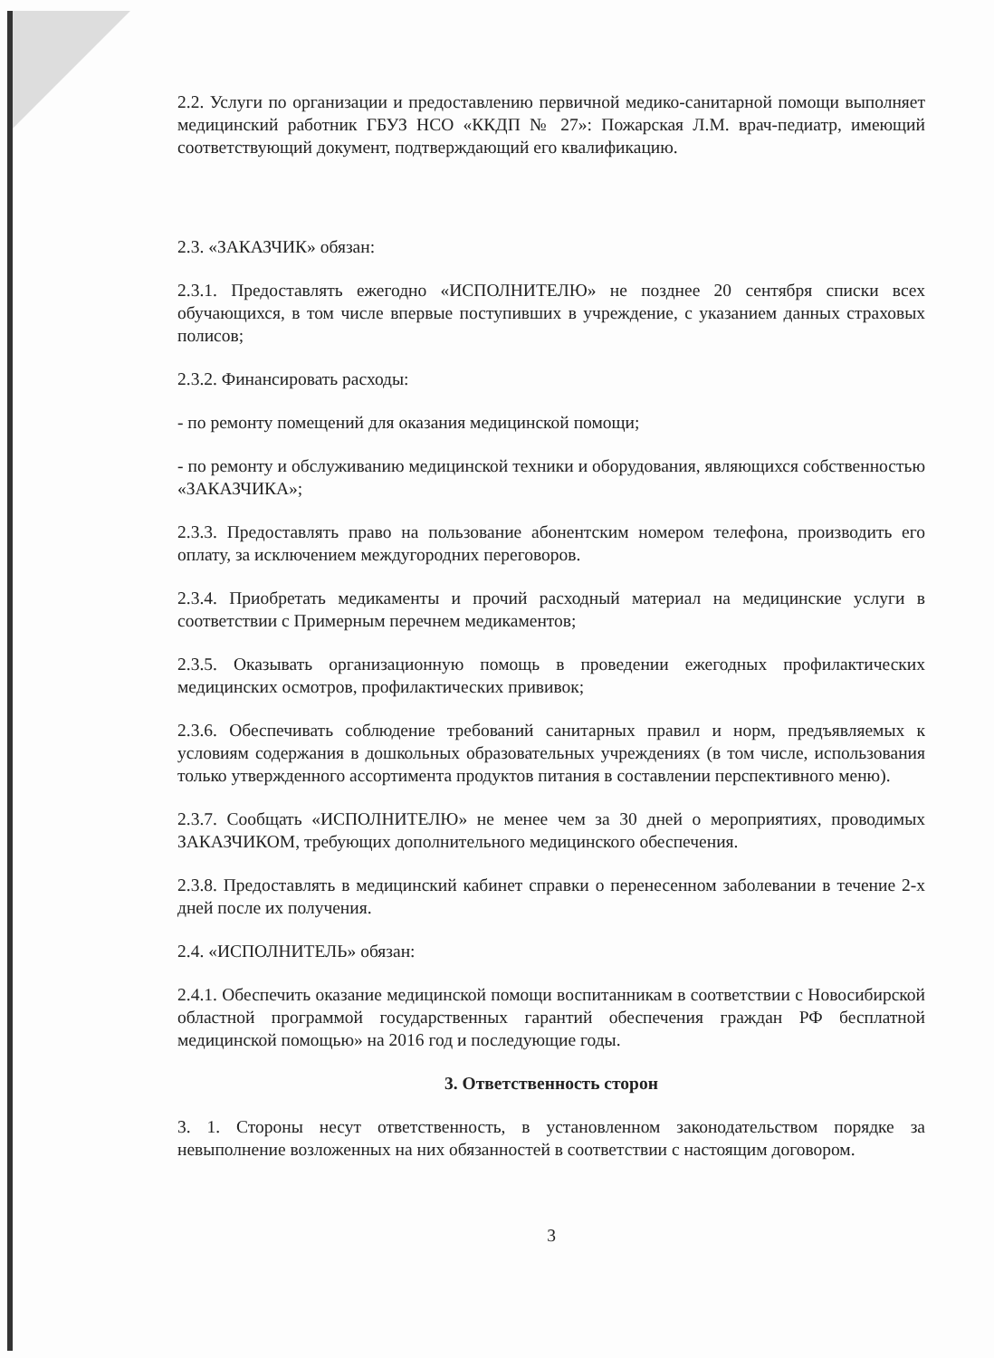2.2. Услуги по организации и предоставлению первичной медико-санитарной помощи выполняет медицинский работник ГБУЗ НСО «ККДП № 27»: Пожарская Л.М. врач-педиатр, имеющий соответствующий документ, подтверждающий его квалификацию.
2.3. «ЗАКАЗЧИК» обязан:
2.3.1. Предоставлять ежегодно «ИСПОЛНИТЕЛЮ» не позднее 20 сентября списки всех обучающихся, в том числе впервые поступивших в учреждение, с указанием данных страховых полисов;
2.3.2. Финансировать расходы:
- по ремонту помещений для оказания медицинской помощи;
- по ремонту и обслуживанию медицинской техники и оборудования, являющихся собственностью «ЗАКАЗЧИКА»;
2.3.3. Предоставлять право на пользование абонентским номером телефона, производить его оплату, за исключением междугородних переговоров.
2.3.4. Приобретать медикаменты и прочий расходный материал на медицинские услуги в соответствии с Примерным перечнем медикаментов;
2.3.5. Оказывать организационную помощь в проведении ежегодных профилактических медицинских осмотров, профилактических прививок;
2.3.6. Обеспечивать соблюдение требований санитарных правил и норм, предъявляемых к условиям содержания в дошкольных образовательных учреждениях (в том числе, использования только утвержденного ассортимента продуктов питания в составлении перспективного меню).
2.3.7. Сообщать «ИСПОЛНИТЕЛЮ» не менее чем за 30 дней о мероприятиях, проводимых ЗАКАЗЧИКОМ, требующих дополнительного медицинского обеспечения.
2.3.8. Предоставлять в медицинский кабинет справки о перенесенном заболевании в течение 2-х дней после их получения.
2.4. «ИСПОЛНИТЕЛЬ» обязан:
2.4.1. Обеспечить оказание медицинской помощи воспитанникам в соответствии с Новосибирской областной программой государственных гарантий обеспечения граждан РФ бесплатной медицинской помощью» на 2016 год и последующие годы.
3. Ответственность сторон
3. 1. Стороны несут ответственность, в установленном законодательством порядке за невыполнение возложенных на них обязанностей в соответствии с настоящим договором.
3